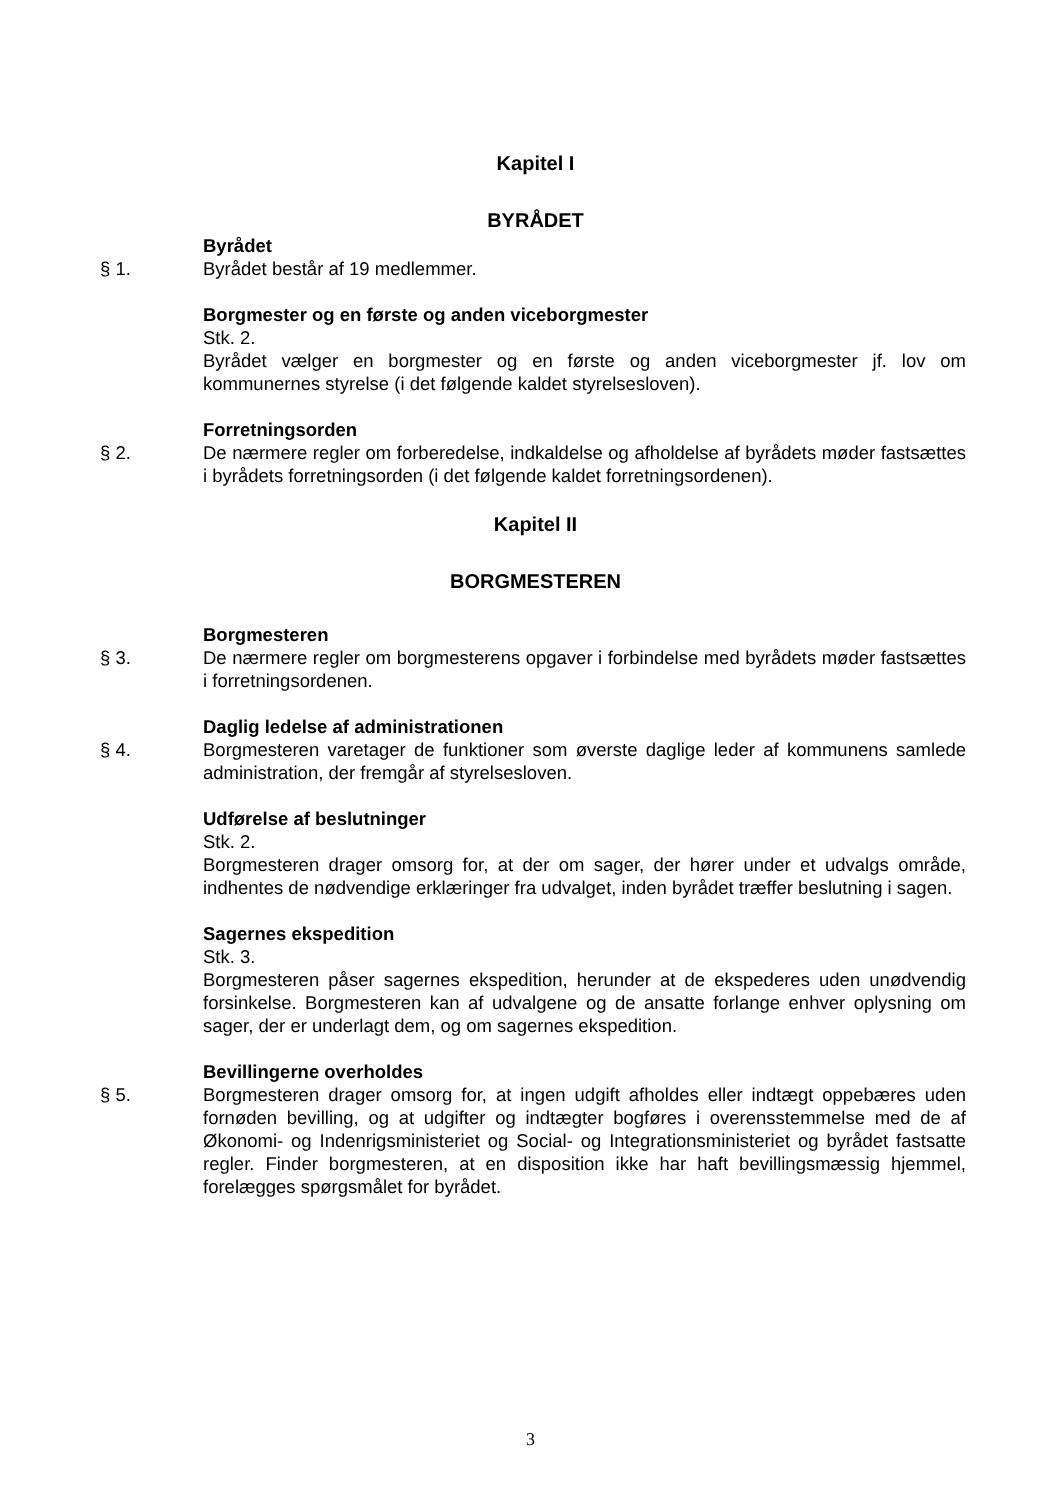Kapitel I
BYRÅDET
Byrådet
§ 1. Byrådet består af 19 medlemmer.
Borgmester og en første og anden viceborgmester
Stk. 2.
Byrådet vælger en borgmester og en første og anden viceborgmester jf. lov om kommunernes styrelse (i det følgende kaldet styrelsesloven).
Forretningsorden
§ 2. De nærmere regler om forberedelse, indkaldelse og afholdelse af byrådets møder fastsættes i byrådets forretningsorden (i det følgende kaldet forretningsordenen).
Kapitel II
BORGMESTEREN
Borgmesteren
§ 3. De nærmere regler om borgmesterens opgaver i forbindelse med byrådets møder fastsættes i forretningsordenen.
Daglig ledelse af administrationen
§ 4. Borgmesteren varetager de funktioner som øverste daglige leder af kommunens samlede administration, der fremgår af styrelsesloven.
Udførelse af beslutninger
Stk. 2.
Borgmesteren drager omsorg for, at der om sager, der hører under et udvalgs område, indhentes de nødvendige erklæringer fra udvalget, inden byrådet træffer beslutning i sagen.
Sagernes ekspedition
Stk. 3.
Borgmesteren påser sagernes ekspedition, herunder at de ekspederes uden unødvendig forsinkelse. Borgmesteren kan af udvalgene og de ansatte forlange enhver oplysning om sager, der er underlagt dem, og om sagernes ekspedition.
Bevillingerne overholdes
§ 5. Borgmesteren drager omsorg for, at ingen udgift afholdes eller indtægt oppebæres uden fornøden bevilling, og at udgifter og indtægter bogføres i overensstemmelse med de af Økonomi- og Indenrigsministeriet og Social- og Integrationsministeriet og byrådet fastsatte regler. Finder borgmesteren, at en disposition ikke har haft bevillingsmæssig hjemmel, forelægges spørgsmålet for byrådet.
3